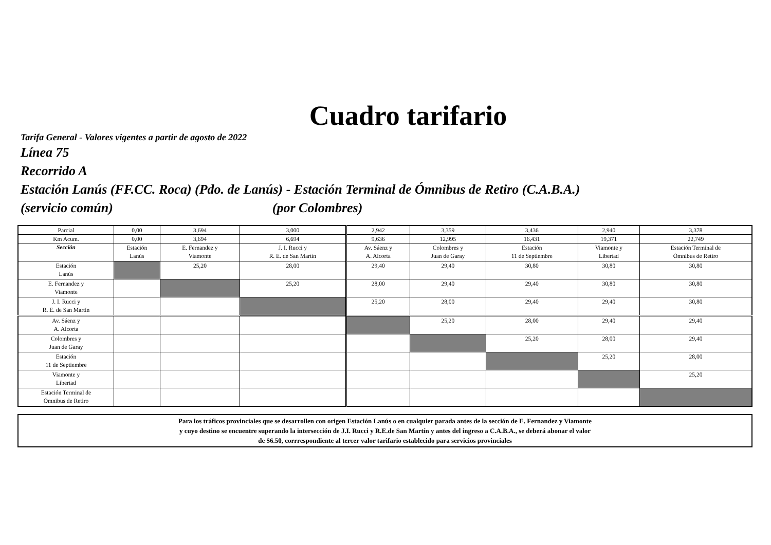Cuadro tarifario
Tarifa General - Valores vigentes a partir de agosto de 2022
Línea 75
Recorrido A
Estación Lanús (FF.CC. Roca) (Pdo. de Lanús) - Estación Terminal de Ómnibus de Retiro (C.A.B.A.)
(servicio común) (por Colombres)
| Parcial | 0,00 | 3,694 | 3,000 | 2,942 | 3,359 | 3,436 | 2,940 | 3,378 |
| Km Acum. | 0,00 | 3,694 | 6,694 | 9,636 | 12,995 | 16,431 | 19,371 | 22,749 |
| Sección | Estación Lanús | E. Fernandez y Viamonte | J. I. Rucci y R. E. de San Martín | Av. Sáenz y A. Alcorta | Colombres y Juan de Garay | Estación 11 de Septiembre | Viamonte y Libertad | Estación Terminal de Ómnibus de Retiro |
| Estación Lanús | | 25,20 | 28,00 | 29,40 | 29,40 | 30,80 | 30,80 | 30,80 |
| E. Fernandez y Viamonte | | | 25,20 | 28,00 | 29,40 | 29,40 | 30,80 | 30,80 |
| J. I. Rucci y R. E. de San Martín | | | | 25,20 | 28,00 | 29,40 | 29,40 | 30,80 |
| Av. Sáenz y A. Alcorta | | | | | 25,20 | 28,00 | 29,40 | 29,40 |
| Colombres y Juan de Garay | | | | | | 25,20 | 28,00 | 29,40 |
| Estación 11 de Septiembre | | | | | | | 25,20 | 28,00 |
| Viamonte y Libertad | | | | | | | | 25,20 |
| Estación Terminal de Ómnibus de Retiro | | | | | | | | |
Para los tráficos provinciales que se desarrollen con origen Estación Lanús o en cualquier parada antes de la sección de E. Fernandez y Viamonte
y cuyo destino se encuentre superando la intersección de J.I. Rucci y R.E.de San Martín y antes del ingreso a C.A.B.A., se deberá abonar el valor
de $6.50, corrrespondiente al tercer valor tarifario establecido para servicios provinciales